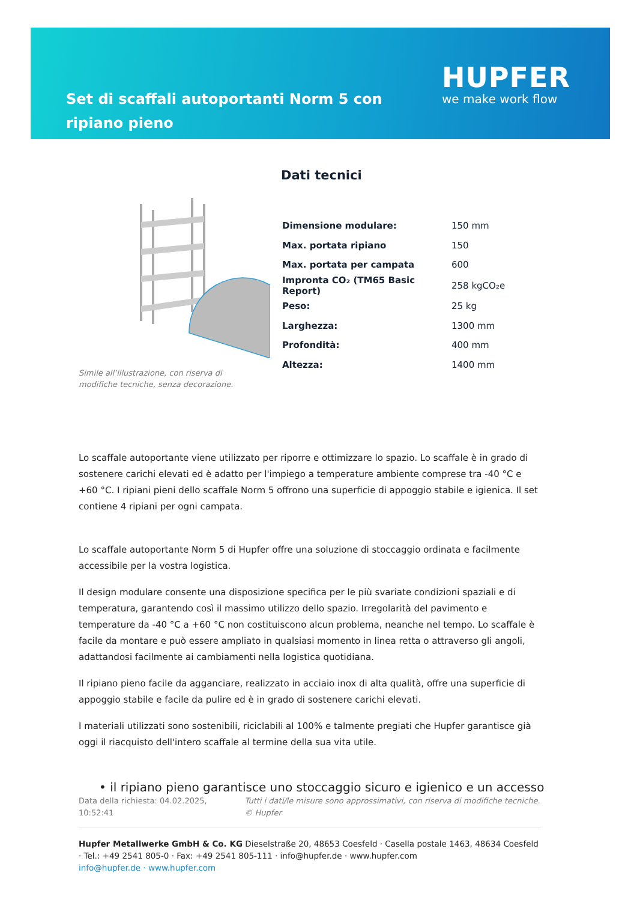Set di scaffali autoportanti Norm 5 con ripiano pieno
HUPFER
we make work flow
Dati tecnici
Simile all’illustrazione, con riserva di modifiche tecniche, senza decorazione.
| Dimensione modulare: | 150 mm |
| Max. portata ripiano | 150 |
| Max. portata per campata | 600 |
| Impronta CO₂ (TM65 Basic Report) | 258 kgCO₂e |
| Peso: | 25 kg |
| Larghezza: | 1300 mm |
| Profondità: | 400 mm |
| Altezza: | 1400 mm |
Lo scaffale autoportante viene utilizzato per riporre e ottimizzare lo spazio. Lo scaffale è in grado di sostenere carichi elevati ed è adatto per l'impiego a temperature ambiente comprese tra -40 °C e +60 °C. I ripiani pieni dello scaffale Norm 5 offrono una superficie di appoggio stabile e igienica. Il set contiene 4 ripiani per ogni campata.
Lo scaffale autoportante Norm 5 di Hupfer offre una soluzione di stoccaggio ordinata e facilmente accessibile per la vostra logistica.
Il design modulare consente una disposizione specifica per le più svariate condizioni spaziali e di temperatura, garantendo così il massimo utilizzo dello spazio. Irregolarità del pavimento e temperature da -40 °C a +60 °C non costituiscono alcun problema, neanche nel tempo. Lo scaffale è facile da montare e può essere ampliato in qualsiasi momento in linea retta o attraverso gli angoli, adattandosi facilmente ai cambiamenti nella logistica quotidiana.
Il ripiano pieno facile da agganciare, realizzato in acciaio inox di alta qualità, offre una superficie di appoggio stabile e facile da pulire ed è in grado di sostenere carichi elevati.
I materiali utilizzati sono sostenibili, riciclabili al 100% e talmente pregiati che Hupfer garantisce già oggi il riacquisto dell'intero scaffale al termine della sua vita utile.
• il ripiano pieno garantisce uno stoccaggio sicuro e igienico e un accesso
Data della richiesta: 04.02.2025, 10:52:41 Tutti i dati/le misure sono approssimativi, con riserva di modifiche tecniche. © Hupfer
Hupfer Metallwerke GmbH & Co. KG Dieselstraße 20, 48653 Coesfeld · Casella postale 1463, 48634 Coesfeld · Tel.: +49 2541 805-0 · Fax: +49 2541 805-111 · info@hupfer.de · www.hupfer.com
info@hupfer.de · www.hupfer.com